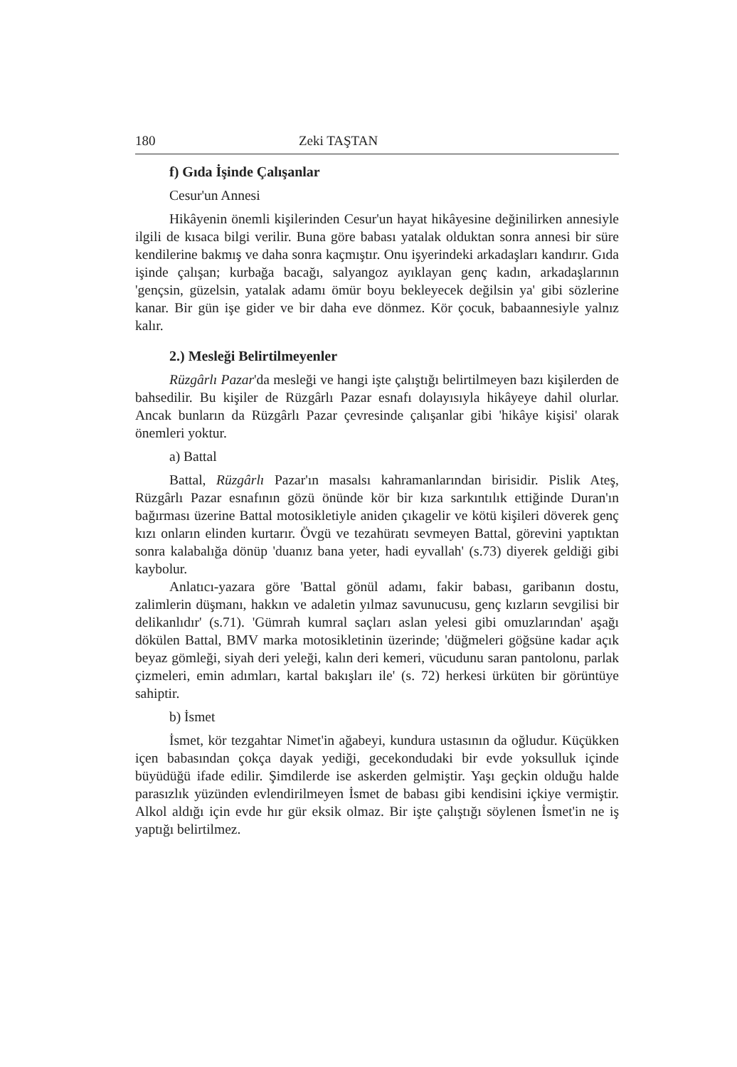180 Zeki TAŞTAN
f) Gıda İşinde Çalışanlar
Cesur'un Annesi
Hikâyenin önemli kişilerinden Cesur'un hayat hikâyesine değinilirken annesiyle ilgili de kısaca bilgi verilir. Buna göre babası yatalak olduktan sonra annesi bir süre kendilerine bakmış ve daha sonra kaçmıştır. Onu işyerindeki arkadaşları kandırır. Gıda işinde çalışan; kurbağa bacağı, salyangoz ayıklayan genç kadın, arkadaşlarının 'gençsin, güzelsin, yatalak adamı ömür boyu bekleyecek değilsin ya' gibi sözlerine kanar. Bir gün işe gider ve bir daha eve dönmez. Kör çocuk, babaannesiyle yalnız kalır.
2.) Mesleği Belirtilmeyenler
Rüzgârlı Pazar'da mesleği ve hangi işte çalıştığı belirtilmeyen bazı kişilerden de bahsedilir. Bu kişiler de Rüzgârlı Pazar esnafı dolayısıyla hikâyeye dahil olurlar. Ancak bunların da Rüzgârlı Pazar çevresinde çalışanlar gibi 'hikâye kişisi' olarak önemleri yoktur.
a) Battal
Battal, Rüzgârlı Pazar'ın masalsı kahramanlarından birisidir. Pislik Ateş, Rüzgârlı Pazar esnafının gözü önünde kör bir kıza sarkıntılık ettiğinde Duran'ın bağırması üzerine Battal motosikletiyle aniden çıkagelir ve kötü kişileri döverek genç kızı onların elinden kurtarır. Övgü ve tezahüratı sevmeyen Battal, görevini yaptıktan sonra kalabalığa dönüp 'duanız bana yeter, hadi eyvallah' (s.73) diyerek geldiği gibi kaybolur.
Anlatıcı-yazara göre 'Battal gönül adamı, fakir babası, garibanın dostu, zalimlerin düşmanı, hakkın ve adaletin yılmaz savunucusu, genç kızların sevgilisi bir delikanlıdır' (s.71). 'Gümrah kumral saçları aslan yelesi gibi omuzlarından' aşağı dökülen Battal, BMV marka motosikletinin üzerinde; 'düğmeleri göğsüne kadar açık beyaz gömleği, siyah deri yeleği, kalın deri kemeri, vücudunu saran pantolonu, parlak çizmeleri, emin adımları, kartal bakışları ile' (s. 72) herkesi ürküten bir görüntüye sahiptir.
b) İsmet
İsmet, kör tezgahtar Nimet'in ağabeyi, kundura ustasının da oğludur. Küçükken içen babasından çokça dayak yediği, gecekondudaki bir evde yoksulluk içinde büyüdüğü ifade edilir. Şimdilerde ise askerden gelmiştir. Yaşı geçkin olduğu halde parasızlık yüzünden evlendirilmeyen İsmet de babası gibi kendisini içkiye vermiştir. Alkol aldığı için evde hır gür eksik olmaz. Bir işte çalıştığı söylenen İsmet'in ne iş yaptığı belirtilmez.